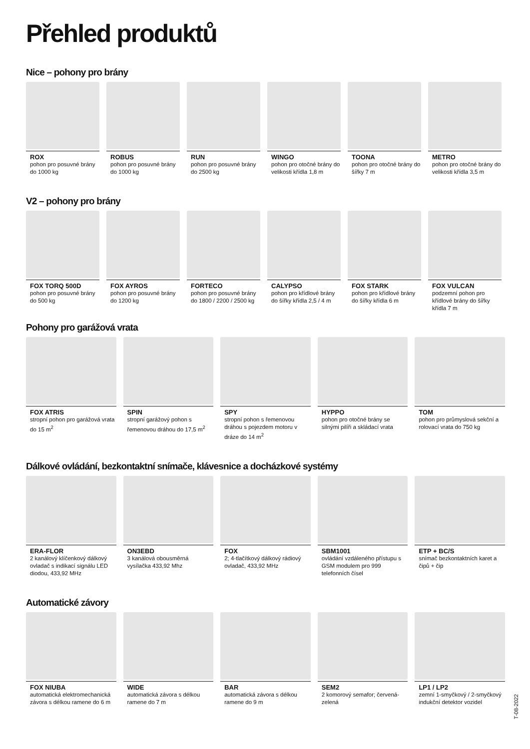Přehled produktů
Nice – pohony pro brány
ROX
pohon pro posuvné brány do 1000 kg
ROBUS
pohon pro posuvné brány do 1000 kg
RUN
pohon pro posuvné brány do 2500 kg
WINGO
pohon pro otočné brány do velikosti křídla 1,8 m
TOONA
pohon pro otočné brány do šířky 7 m
METRO
pohon pro otočné brány do velikosti křídla 3,5 m
V2 – pohony pro brány
FOX TORQ 500D
pohon pro posuvné brány do 500 kg
FOX AYROS
pohon pro posuvné brány do 1200 kg
FORTECO
pohon pro posuvné brány do 1800 / 2200 / 2500 kg
CALYPSO
pohon pro křídlové brány do šířky křídla 2,5 / 4 m
FOX STARK
pohon pro křídlové brány do šířky křídla 6 m
FOX VULCAN
podzemní pohon pro křídlové brány do šířky křídla 7 m
Pohony pro garážová vrata
FOX ATRIS
stropní pohon pro garážová vrata do 15 m<sup>2</sup>
SPIN
stropní garážový pohon s řemenovou dráhou do 17,5 m<sup>2</sup>
SPY
stropní pohon s řemenovou dráhou s pojezdem motoru v dráze do 14 m<sup>2</sup>
HYPPO
pohon pro otočné brány se silnými pilíři a skládací vrata
TOM
pohon pro průmyslová sekční a rolovací vrata do 750 kg
Dálkové ovládání, bezkontaktní snímače, klávesnice a docházkové systémy
ERA-FLOR
2 kanálový klíčenkový dálkový ovladač s indikací signálu LED diodou, 433,92 MHz
ON3EBD
3 kanálová obousměrná vysílačka 433,92 Mhz
FOX
2; 4-tlačítkový dálkový rádiový ovladač, 433,92 MHz
SBM1001
ovládání vzdáleného přístupu s GSM modulem pro 999 telefonních čísel
ETP + BC/S
snímač bezkontaktních karet a čipů + čip
Automatické závory
FOX NIUBA
automatická elektromechanická závora s délkou ramene do 6 m
WIDE
automatická závora s délkou ramene do 7 m
BAR
automatická závora s délkou ramene do 9 m
SEM2
2 komorový semafor; červená-zelená
LP1 / LP2
zemní 1-smyčkový / 2-smyčkový indukční detektor vozidel
T-08-2022